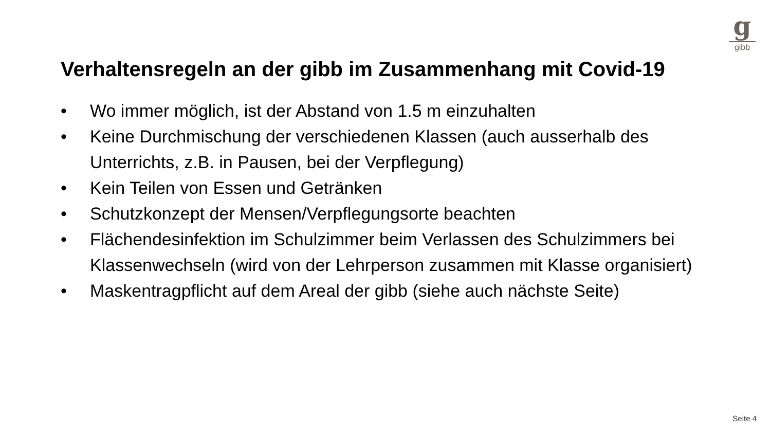g
gibb
Verhaltensregeln an der gibb im Zusammenhang mit Covid-19
• Wo immer möglich, ist der Abstand von 1.5 m einzuhalten
• Keine Durchmischung der verschiedenen Klassen (auch ausserhalb des Unterrichts, z.B. in Pausen, bei der Verpflegung)
• Kein Teilen von Essen und Getränken
• Schutzkonzept der Mensen/Verpflegungsorte beachten
• Flächendesinfektion im Schulzimmer beim Verlassen des Schulzimmers bei Klassenwechseln (wird von der Lehrperson zusammen mit Klasse organisiert)
• Maskentragpflicht auf dem Areal der gibb (siehe auch nächste Seite)
Seite 4